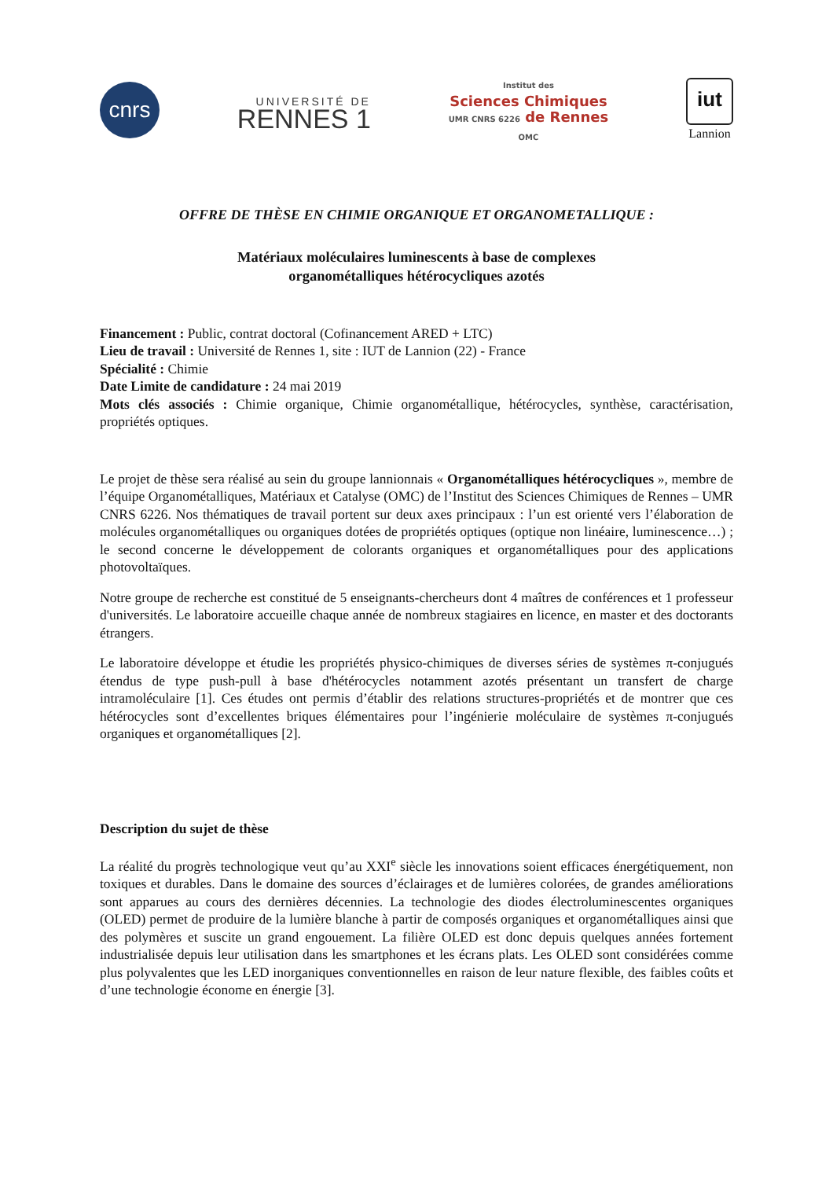cnrs
UNIVERSITÉ DE
RENNES 1
Institut des
Sciences Chimiques
UMR CNRS 6226 de Rennes
OMC
iut
Lannion
OFFRE DE THÈSE EN CHIMIE ORGANIQUE ET ORGANOMETALLIQUE :
Matériaux moléculaires luminescents à base de complexes
organométalliques hétérocycliques azotés
Financement : Public, contrat doctoral (Cofinancement ARED + LTC)
Lieu de travail : Université de Rennes 1, site : IUT de Lannion (22) - France
Spécialité : Chimie
Date Limite de candidature : 24 mai 2019
Mots clés associés : Chimie organique, Chimie organométallique, hétérocycles, synthèse, caractérisation, propriétés optiques.
Le projet de thèse sera réalisé au sein du groupe lannionnais « Organométalliques hétérocycliques », membre de l’équipe Organométalliques, Matériaux et Catalyse (OMC) de l’Institut des Sciences Chimiques de Rennes – UMR CNRS 6226. Nos thématiques de travail portent sur deux axes principaux : l’un est orienté vers l’élaboration de molécules organométalliques ou organiques dotées de propriétés optiques (optique non linéaire, luminescence…) ; le second concerne le développement de colorants organiques et organométalliques pour des applications photovoltaïques.
Notre groupe de recherche est constitué de 5 enseignants-chercheurs dont 4 maîtres de conférences et 1 professeur d'universités. Le laboratoire accueille chaque année de nombreux stagiaires en licence, en master et des doctorants étrangers.
Le laboratoire développe et étudie les propriétés physico-chimiques de diverses séries de systèmes π-conjugués étendus de type push-pull à base d'hétérocycles notamment azotés présentant un transfert de charge intramoléculaire [1]. Ces études ont permis d’établir des relations structures-propriétés et de montrer que ces hétérocycles sont d’excellentes briques élémentaires pour l’ingénierie moléculaire de systèmes π-conjugués organiques et organométalliques [2].
Description du sujet de thèse
La réalité du progrès technologique veut qu’au XXI<sup>e</sup> siècle les innovations soient efficaces énergétiquement, non toxiques et durables. Dans le domaine des sources d’éclairages et de lumières colorées, de grandes améliorations sont apparues au cours des dernières décennies. La technologie des diodes électroluminescentes organiques (OLED) permet de produire de la lumière blanche à partir de composés organiques et organométalliques ainsi que des polymères et suscite un grand engouement. La filière OLED est donc depuis quelques années fortement industrialisée depuis leur utilisation dans les smartphones et les écrans plats. Les OLED sont considérées comme plus polyvalentes que les LED inorganiques conventionnelles en raison de leur nature flexible, des faibles coûts et d’une technologie économe en énergie [3].